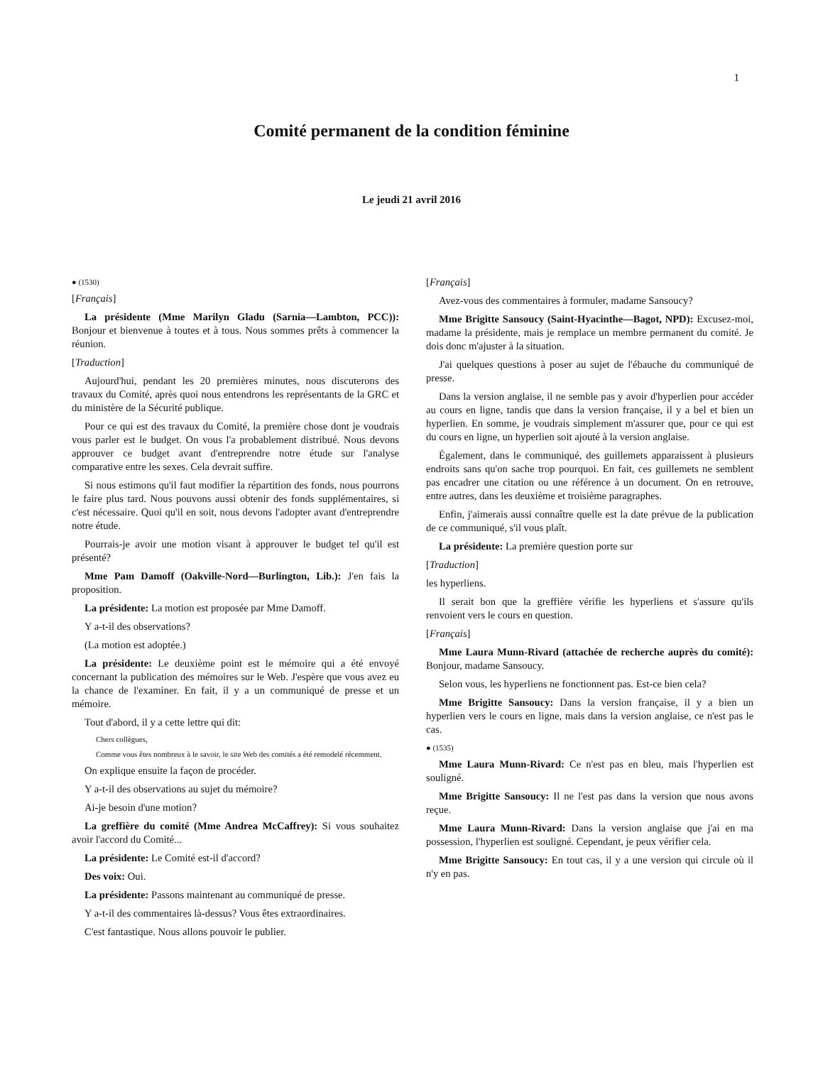1
Comité permanent de la condition féminine
Le jeudi 21 avril 2016
● (1530)
[Français]
La présidente (Mme Marilyn Gladu (Sarnia—Lambton, PCC)): Bonjour et bienvenue à toutes et à tous. Nous sommes prêts à commencer la réunion.
[Traduction]
Aujourd'hui, pendant les 20 premières minutes, nous discuterons des travaux du Comité, après quoi nous entendrons les représentants de la GRC et du ministère de la Sécurité publique.
Pour ce qui est des travaux du Comité, la première chose dont je voudrais vous parler est le budget. On vous l'a probablement distribué. Nous devons approuver ce budget avant d'entreprendre notre étude sur l'analyse comparative entre les sexes. Cela devrait suffire.
Si nous estimons qu'il faut modifier la répartition des fonds, nous pourrons le faire plus tard. Nous pouvons aussi obtenir des fonds supplémentaires, si c'est nécessaire. Quoi qu'il en soit, nous devons l'adopter avant d'entreprendre notre étude.
Pourrais-je avoir une motion visant à approuver le budget tel qu'il est présenté?
Mme Pam Damoff (Oakville-Nord—Burlington, Lib.): J'en fais la proposition.
La présidente: La motion est proposée par Mme Damoff.
Y a-t-il des observations?
(La motion est adoptée.)
La présidente: Le deuxième point est le mémoire qui a été envoyé concernant la publication des mémoires sur le Web. J'espère que vous avez eu la chance de l'examiner. En fait, il y a un communiqué de presse et un mémoire.
Tout d'abord, il y a cette lettre qui dit:
Chers collègues,
Comme vous êtes nombreux à le savoir, le site Web des comités a été remodelé récemment.
On explique ensuite la façon de procéder.
Y a-t-il des observations au sujet du mémoire?
Ai-je besoin d'une motion?
La greffière du comité (Mme Andrea McCaffrey): Si vous souhaitez avoir l'accord du Comité...
La présidente: Le Comité est-il d'accord?
Des voix: Oui.
La présidente: Passons maintenant au communiqué de presse.
Y a-t-il des commentaires là-dessus? Vous êtes extraordinaires.
C'est fantastique. Nous allons pouvoir le publier.
[Français]
Avez-vous des commentaires à formuler, madame Sansoucy?
Mme Brigitte Sansoucy (Saint-Hyacinthe—Bagot, NPD): Excusez-moi, madame la présidente, mais je remplace un membre permanent du comité. Je dois donc m'ajuster à la situation.
J'ai quelques questions à poser au sujet de l'ébauche du communiqué de presse.
Dans la version anglaise, il ne semble pas y avoir d'hyperlien pour accéder au cours en ligne, tandis que dans la version française, il y a bel et bien un hyperlien. En somme, je voudrais simplement m'assurer que, pour ce qui est du cours en ligne, un hyperlien soit ajouté à la version anglaise.
Également, dans le communiqué, des guillemets apparaissent à plusieurs endroits sans qu'on sache trop pourquoi. En fait, ces guillemets ne semblent pas encadrer une citation ou une référence à un document. On en retrouve, entre autres, dans les deuxième et troisième paragraphes.
Enfin, j'aimerais aussi connaître quelle est la date prévue de la publication de ce communiqué, s'il vous plaît.
La présidente: La première question porte sur
[Traduction]
les hyperliens.
Il serait bon que la greffière vérifie les hyperliens et s'assure qu'ils renvoient vers le cours en question.
[Français]
Mme Laura Munn-Rivard (attachée de recherche auprès du comité): Bonjour, madame Sansoucy.
Selon vous, les hyperliens ne fonctionnent pas. Est-ce bien cela?
Mme Brigitte Sansoucy: Dans la version française, il y a bien un hyperlien vers le cours en ligne, mais dans la version anglaise, ce n'est pas le cas.
● (1535)
Mme Laura Munn-Rivard: Ce n'est pas en bleu, mais l'hyperlien est souligné.
Mme Brigitte Sansoucy: Il ne l'est pas dans la version que nous avons reçue.
Mme Laura Munn-Rivard: Dans la version anglaise que j'ai en ma possession, l'hyperlien est souligné. Cependant, je peux vérifier cela.
Mme Brigitte Sansoucy: En tout cas, il y a une version qui circule où il n'y en pas.